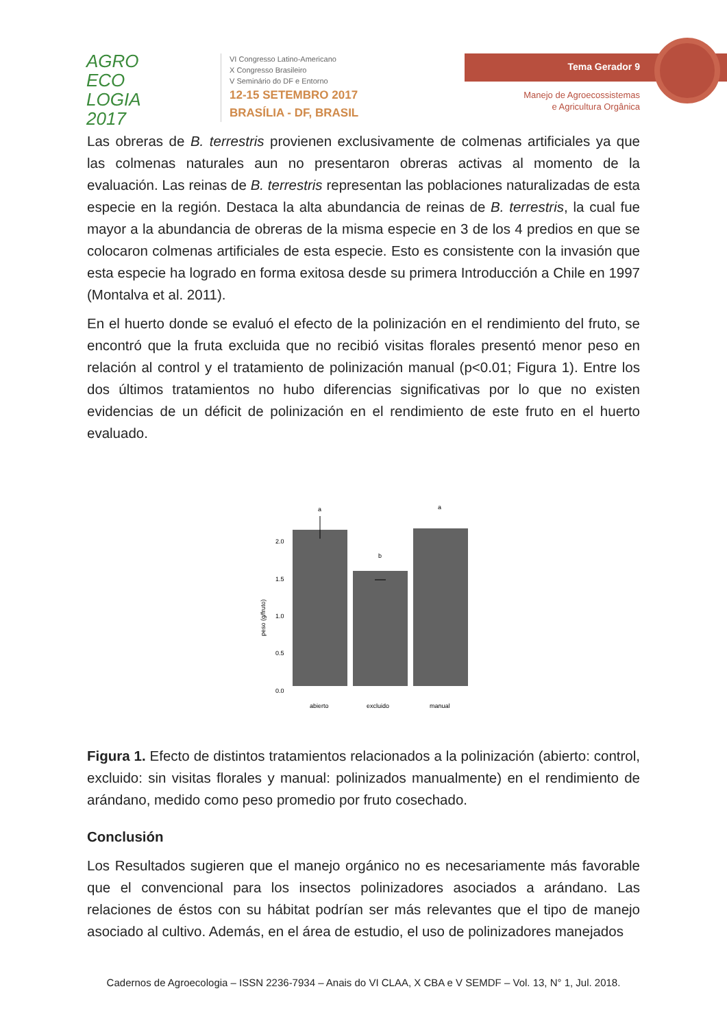AGRO
ECO
LOGIA
2017
VI Congresso Latino-Americano
X Congresso Brasileiro
V Seminário do DF e Entorno
12-15 SETEMBRO 2017
BRASÍLIA - DF, BRASIL
Tema Gerador 9
Manejo de Agroecossistemas
e Agricultura Orgânica
Las obreras de B. terrestris provienen exclusivamente de colmenas artificiales ya que las colmenas naturales aun no presentaron obreras activas al momento de la evaluación. Las reinas de B. terrestris representan las poblaciones naturalizadas de esta especie en la región. Destaca la alta abundancia de reinas de B. terrestris, la cual fue mayor a la abundancia de obreras de la misma especie en 3 de los 4 predios en que se colocaron colmenas artificiales de esta especie. Esto es consistente con la invasión que esta especie ha logrado en forma exitosa desde su primera Introducción a Chile en 1997 (Montalva et al. 2011).
En el huerto donde se evaluó el efecto de la polinización en el rendimiento del fruto, se encontró que la fruta excluida que no recibió visitas florales presentó menor peso en relación al control y el tratamiento de polinización manual (p<0.01; Figura 1). Entre los dos últimos tratamientos no hubo diferencias significativas por lo que no existen evidencias de un déficit de polinización en el rendimiento de este fruto en el huerto evaluado.
peso (g/fruto)
2.0
1.5
1.0
0.5
0.0
a
b
a
abierto
excluido
manual
Figura 1. Efecto de distintos tratamientos relacionados a la polinización (abierto: control, excluido: sin visitas florales y manual: polinizados manualmente) en el rendimiento de arándano, medido como peso promedio por fruto cosechado.
Conclusión
Los Resultados sugieren que el manejo orgánico no es necesariamente más favorable que el convencional para los insectos polinizadores asociados a arándano. Las relaciones de éstos con su hábitat podrían ser más relevantes que el tipo de manejo asociado al cultivo. Además, en el área de estudio, el uso de polinizadores manejados
Cadernos de Agroecologia – ISSN 2236-7934 – Anais do VI CLAA, X CBA e V SEMDF – Vol. 13, N° 1, Jul. 2018.